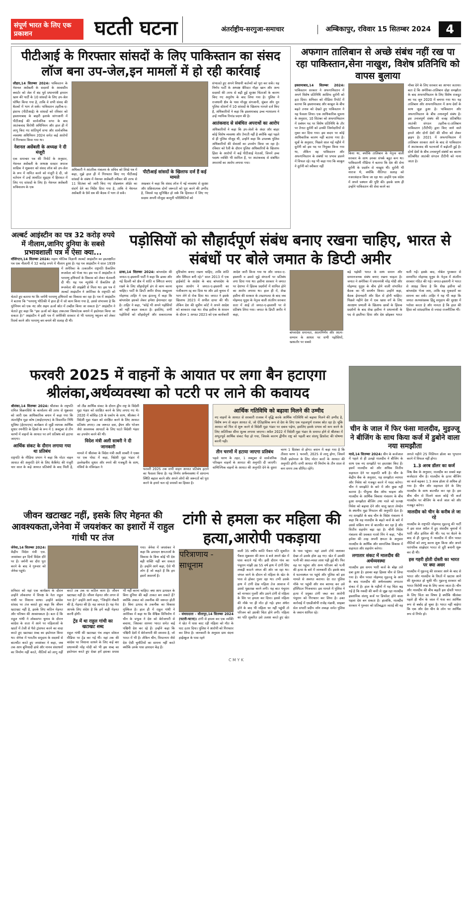संपूर्ण भारत के लिए एक प्रकाशन
घटती घटना
अंतर्राष्ट्रीय-सरगुजा-समाचार
अम्बिकापुर, रविवार 15 सितम्बर 2024
4
पीटीआई के गिरफ्तार सांसदों के लिए पाकिस्तान का संसद लॉज बना उप-जेल,इन मामलों में हो रही कार्रवाई
लौहार,14 सितम्बर 2024। पाकिस्तान के नेशनल असेंबली के सदस्यों के आवासीय क्वार्टर को जेल में बंद पूर्व प्रधानमंत्री इमरान खान की पार्टी के 10 सांसदों के लिए उप-जेल घोषित किया गया है, ताकि वे सभी संसद की बैठकों में भाग ले सकें। पाकिस्तान तहरीक-ए-इंसाफ (पीटीआई) के सांसदों को रविवार को इस्लामाबाद के बाहरी इलाके सांगजानी में पीटीआई की सार्वजनिक सभा के बाद आतंकवाद विरोधी अधिनियम और हाल ही में लागू किए गए शांतिपूर्ण सभा और सार्वजनिक व्यवस्था अधिनियम 2024 समेत कई आरोपों में गिरफ्तार किया गया था।
नेशनल असेंबली के अध्यक्ष ने दी मंजूरी
एक समाचार पत्र की रिपोर्ट के अनुसार, नेशनल असेंबली के अध्यक्ष सरदार अयाज सादिक ने शुक्रवार को संसद लॉज को उप-जेल के रूप में नामित करने को मंजूरी दे दी, जो वर्तमान में उन्हें आवंटित सुइट्स में हिरासत में लिए गए सांसदों के लिए है। नेशनल असेंबली सचिवालय के एक
अधिकारी ने आंतरिक मंत्रालय के सचिव को लिखे पत्र में कहा, मुझे हाल ही में गिरफ्तार किए गए पीटीआई सांसदों के संबंध में नेशनल असेंबली स्पीकर की तरफ से 11 सितंबर को जारी किए गए प्रोडक्शन ऑर्डर का संदर्भ देने का निर्देश दिया गया है, ताकि वे नेशनल असेंबली के 9वें सत्र की बैठक में भाग ले सकें।
पीटीआई सांसदों के खिलाफ दर्ज हैं कई मामले
अखबार ने कहा कि संसद लॉज में नई व्यवस्था से सुरक्षा और प्रक्रियात्मक दोनों जरूरतों को पूरा करने की उम्मीद है, जिससे यह सुनिश्चित हो सके कि हिरासत में लिए गए सदस्य अपनी मौजूदा कानूनी परिस्थितियों को
संभालते हुए अपने विधायी कर्तव्यों को पूरा कर सकें। यह निर्णय पार्टी के अध्यक्ष बैरिस्टर गौहर खान और अन्य सदस्यों की तरफ से बढ़ी हुई सुरक्षा चिंताओं के कारण किए गए अनुरोध के बाद लिया गया है। पुलिस ने राजधानी क्षेत्र के पास मौजूद संगजानी, सुंबल और नून पुलिस स्टेशनों में 10 सांसदों के खिलाफ मामले दर्ज किए हैं, अधिकारियों ने कहा कि इस्लामाबाद उच्च न्यायालय ने उन्हें न्यायिक रिमांड प्रदान की है।
आतंकवाद से संबंधित अपराधों का आरोप
अधिकारियों ने कहा कि उप-जेलों के अंदर और बाहर कोई विशेष व्यवस्था और तैनाती नहीं है क्योंकि वहां पहले से ही पुलिस मौजूद थी, उन्होंने कहा कि उपलब्ध पुलिस अधिकारियों की सेवाओं का उपयोग किया जा रहा है। रविवार को रैली के दौरान पुलिस अधिकारियों के खिलाफ हिंसा के आरोपों में कई पीटीआई नेताओं, जिनमें उच्च पदस्थ व्यक्ति भी शामिल हैं, पर आतंकवाद से संबंधित अपराधों का आरोप लगाया गया।
अफगान तालिबान से अच्छे संबंध नहीं रख पा रहा पाकिस्तान,सेना नाखुश, विशेष प्रतिनिधि को वापस बुलाया
इस्लामाबाद,14 सितम्बर 2024। पाकिस्तान सरकार ने अफगानिस्तान में अपने विशेष प्रतिनिधि आसिफ दुर्रानी को हटा दिया। शनिवार को मीडिया रिपोर्ट में बताया कि इस्लामाबाद और काबुल के बीच बढ़ते तनाव को देखते हुए पाकिस्तान ने यह फैसला लिया। एक आधिकारिक सूचना के अनुसार, 10 सितंबर को अफगानिस्तान में प्रबंधन पद पर विशेष प्रतिनिधि के तौर पर तैनात दुर्रानी को उनकी जिम्मेदारियों से मुक्त कर दिया गया। इस कदम पर कोई आधिकारिक कारण नहीं बताया गया है। सूत्रों के अनुसार, पिछले साल मई महीने में दुर्रानी को इस पद पर नियुक्त किया गया था, लेकिन वह पाकिस्तान और अफगानिस्तान के संबंधों पर प्रभाव डालने में विफल रहे। यह भी कहा गया कि काबुल ने दुर्रानी को स्वीकार नहीं
किया था, क्योंकि तालिबान के नेतृत्व वाली सरकार के साथ उनका संपर्क बहुत कम था। पाकिस्तानी मीडिया ने बताया कि देश की सेना दुर्रानी के प्रदर्शन से नाखुश थी। दुर्रानी भी नाराज थे, क्योंकि नीतिगत सलाह को नजरअंदाज किया जा रहा था। उन्होंने एक संदेश में अपने प्रस्थान की पुष्टि की। इसके साथ ही उन्होंने पाकिस्तान की सेवा करने का
मौका देने के लिए सरकार का आभार जताया। बता दें कि अमेरिका-तालिबान दोहा समझौता के बाद अफगानिस्तान के लिए विशेष राजदूत का पद जून 2020 में बनाया गया था। यह तालिबान और अफगानिस्तान में अन्य देशों के साथ जुड़ा हुआ है। पाकिस्तान और अफगानिस्तान के बीच तनावपूर्ण संबंध है। इस तनावपूर्ण संबंध की वजह प्रतिबंधित आतंकी संगठन तहरीक-ए-तालिबान पाकिस्तान (टीटीपी) द्वारा किए जाने वाले हमले और दोनों देशों की सीमा को लेकर झड़प है। 2021 में अफगानिस्तान में तालिबान सरकार आने के बाद से पाकिस्तान में आतंकवाद की घटनाओं में बढ़ोतरी हुई है। दोनों देशों के बीच तनावपूर्ण संबंधों का कारण प्रतिबंधित आतंकी संगठन टीटीपी को माना जाता है।
अल्बर्ट आइंस्टीन का पत्र 32 करोड़ रुपये में नीलाम,जानिए दुनिया के सबसे प्रभावशाली पत्र में ऐसा क्या...
वॉशिंगटन,14 सितम्बर 2024। महान भौतिक विज्ञानी अल्बर्ट आइंस्टीन का हस्ताक्षरित पत्र एक नीलामी में 32 करोड़ रुपये में नीलाम हुआ है। यह पत्र आइंस्टीन ने साल 1939 में अमेरिका के तत्कालीन राष्ट्रपति
फ्रैंकलिन रूजवेल्ट को भेजा था। इस पत्र में आइंस्टीन ने परमाणु हथियारों के विकास को लेकर चेतावनी दी थी। यह पत्र न्यूयॉर्क में फ्रैंकलिन डी रूजवेल्ट की लाइब्रेरी से मिला था। इस पत्र में अल्बर्ट आइंस्टीन ने अमेरिका के राष्ट्रपति को चेताते हुए बताया था कि जर्मनी परमाणु हथियारों का विकास कर रहा है। पत्र में आइंस्टीन ने बताया कि "परमाणु भौतिकी में हाल ही में जो काम किया गया है, उससे संभावना है कि यूरेनियम को एक नए और अहम ऊर्जा स्रोत में तब्दील किया जा सकता है।" आइंस्टीन ने चेताते हुए कहा कि "इस ऊर्जा को बेहद ताकतवर विस्फोटक बनाने में इस्तेमाल किया जा सकता है।" आइंस्टीन ने इसी पत्र में अमेरिकी सरकार से भी परमाणु फ्यूजन को लेकर रिसर्च करने और परमाणु बम बनाने की सलाह दी थी।
पड़ोसियों को सौहार्दपूर्ण संबंध बनाए रखना चाहिए, भारत से संबंधों पर बोले जमात के डिप्टी अमीर
ढाका,14 सितम्बर 2024। बांग्लादेश की जमात-ए-इस्लामी पार्टी ने कहा कि ढाका और नई दिल्ली को क्षेत्र में शांति व स्थिरता बनाए रखने के लिए सौहार्दपूर्ण ढंग से काम करना चाहिए। पार्टी के डिप्टी अमीर सैयद अब्दुल्ला मोहम्मद ताहिर ने एक इंटरव्यू में कहा कि बांग्लादेश इसको लेकर हमेशा ईमानदार रहा है। ताहिर ने कहा, "कोई भी अपने पड़ोसियों को नहीं बदल सकता है। इसलिए, सभी पड़ोसियों को सौहार्दपूर्ण और सकारात्मक दृष्टिकोण बनाए रखना चाहिए, ताकि शांति और स्थिरता बनी रहे।" साल 2013 में एक हाईकोर्ट के आदेश के बाद बांग्लादेश के चुनाव आयोग ने जमात-ए-इस्लामी का पंजीकरण रद्द कर दिया था और उसे चुनाव में भाग लेने से रोक दिया था। जमात ने इसके खिलाफ 2023 में अपील दायर की थी। लेकिन देश की सुप्रीम कोर्ट ने अपने आदेश को बरकरार रखा था। शेख हसीना के शासन के दौरान 1 अगस्त 2023 को एक कार्यकारी आदेश जारी किया गया था और जमात-ए-इस्लामी व उससे जुड़े संगठनों पर प्रतिबंध लगा दिया गया था। हसीना सरकार ने जमात पर देशभर में हिंसक प्रदर्शनों में शामिल होने का आरोप लगाया था। हाल ही में, शेख हसीना की सरकार के तख्तापलट के बाद जब मोहम्मद यूनुस के नेतृत्व वाली अंतरिम सरकार सत्ता में आई तो जमात-ए-इस्लामी पर से प्रतिबंध लिया गया। जमात के डिप्टी अमीर ने कहा,
बांग्लादेश समानता, आत्मनिर्णय और आत्म-सम्मान के आधार पर सभी पड़ोसियों, खासतौर पर सबसे
बड़े पड़ोसी भारत के साथ समान और सम्मानजनक संबंध बनाए रखना चाहता है। जमात ने अमेरिका में प्रधानमंत्री नरेंद्र मोदी और मोहम्मद यूनुस के बीच होने वाली संभावित बैठक का भी समर्थन किया। उन्होंने कहा, बैठक ईमानदारी और दिल से होनी चाहिए। पिछले महीने देश में एक खास वर्ग के लिए आरक्षण प्रणाली के खिलाफ छात्रों के हिंसक प्रदर्शनों के बाद शेख हसीना ने प्रधानमंत्री के पद से इस्तीफा दिया और देश छोड़कर भारत चली गईं। इसके बाद, नोबेल पुरस्कार से सम्मानित मोहम्मद यूनुस के नेतृत्व में अंतरिम सरकार गठित की गई। जमात-इस्लामी ने भारत से आग्रह किया है कि शेख हसीना को बांग्लादेश भेजा जाए, ताकि वह मुकदमों का सामना कर सकें। ताहिर ने यह भी कहा कि जमात अल्पसंख्यक हिंदू समुदाय की सुरक्षा में भरोसा करता है और मानता है कि हाल की हिंसा को सांप्रदायिक से ज्यादा राजनीतिक थी।
फरवरी 2025 में वाहनों के आयात पर लगा बैन हटाएगा श्रीलंका,अर्थव्यवस्था को पटरी पर लाने की कवायद
श्रीलंका,14 सितम्बर 2024। श्रीलंका के राष्ट्रपति रानिल विक्रमसिंघे के कार्यालय की तरफ से शुक्रवार को जारी एक आधिकारिक बयान में कहा गया कि अंतर्राष्ट्रीय मुद्रा कोष (आईएमएफ) के विस्तारित निधि सुविधा (ईएफएफ) कार्यक्रम से जुड़ी व्यापक आर्थिक सुधार रणनीति के हिस्से के रूप में 1 अक्टूबर से तीन चरणों में वाहनों के आयात पर लगे प्रतिबंध को हटाया जाएगा।
आर्थिक संकट के दौरान लगाया गया था प्रतिबंध
राष्ट्रपति के मीडिया प्रभाग ने कहा कि मोटर वाहन आयात की अनुमति देने के लिए कैबिनेट की मंजूरी चार साल के कड़े आयात प्रतिबंधों के बाद मिली है, जो तीव्र आर्थिक संकट के दौरान द्वीप राष्ट्र के विदेशी मुद्रा भंडार को संरक्षित करने के लिए लगाए गए थे। 2020 में कोविड-19 के प्रकोप के साथ, श्रीलंका ने विदेशी मुद्रा भंडार को संरक्षित करने के लिए आयात प्रतिबंध लगाए। तब जरूरत दवा, ईंधन और भोजन जैसे आवश्यक आयातों के लिए घटते विदेशी भंडार का उपयोग करने की थी।
विदेश मंत्री अली साबरी ने दी जानकारी
मामले में श्रीलंका के विदेश मंत्री अली साबरी ने एक्स पर एक पोस्ट में कहा, विदेशी मुद्रा भंडार में उल्लेखनीय सुधार और रुपये की मजबूती के साथ, मंत्रियों के मंत्रिमंडल ने
फरवरी 2025 तक सभी वाहन आयात प्रतिबंध हटाने का फैसला किया है। यह निर्णय अर्थव्यवस्था में सामान्य स्थिति बहाल करने और अपने लोगों की जरूरतों को पूरा करने के हमारे चल रहे प्रयासों का हिस्सा है।
आर्थिक गतिविधि को बढ़ावा मिलने की उम्मीद
नए वाहनों के आयात से सरकारी राजस्व में वृद्धि करके आर्थिक गतिविधि को बढ़ावा मिलने की उम्मीद है, विशेष रूप से वाहन आयात से, जो ऐतिहासिक रूप से देश के लिए एक महत्वपूर्ण राजस्व स्रोत रहा है। चूंकि आयात को फिर से शुरू करने से विदेशी मुद्रा भंडार पर दबाव पड़ेगा, इसलिए इसके प्रभाव को कम करने के लिए अतिरिक्त सीमा शुल्क लगाया जाएगा। अप्रैल 2022 में विदेशी मुद्रा भंडार के समाप्त होने से श्रीलंका में अभूतपूर्व आर्थिक संकट पैदा हो गया, जिसके कारण द्वीपीय राष्ट्र को पहली बार संप्रभु डिफ़ॉल्ट की घोषणा करनी पड़ी।
तीन चरणों में हटाया जाएगा प्रतिबंध
पहले चरण के तहत, 1 अक्टूबर से सार्वजनिक परिवहन वाहनों के आयात की अनुमति दी जाएगी। वाणिज्यिक वाहनों के आयात की अनुमति देने के दूसरा चरण 1 दिसंबर से होगा। बयान में कहा गया है कि तीसरा चरण 1 फरवरी, 2025 से लागू होगा, जिसमें निजी इस्तेमाल के लिए मोटर कारों के आयात की अनुमति होगी। सभी आयात भी निर्माण के तीन साल से कम समय तक सीमित रहेंगे।
चीन के जाल में फिर फंसा मालदीव, मुइज्जू ने बीजिंग के साथ किया कर्ज में डुबोने वाला नया समझौता
माले,14 सितम्बर 2024। चीन के कर्जजाल में पहले से ही उलझे मालदीव ने बीजिंग के साथ एक नए समझौते पर हस्ताक्षर किए हैं। इसमें मालदीव को और अधिक वित्तीय सहायता देने पर सहमति बनी है। चीन के केंद्रीय बैंक के अनुसार, यह समझौता व्यापार और निवेश को मजबूत करने में मदद करेगा। चीन ने समझौते के बारे में और कुछ नहीं बताया है। पीपुल्स बैंक ऑफ चाइना और मालदीव के आर्थिक विकास मंत्रालय के बीच हुआ समझौता बीजिंग तथा माले को प्रत्यक्ष निवेश को बढ़ावा देने और चालू खाता लेनदेन के स्थानीय मुद्रा निपटान की अनुमति देता है। नए समझौते के बाद चीन के विदेश मंत्रालय ने कहा कि वह मालदीव के बढ़ते कर्ज के बारे में उससे सक्रिय रूप से बातचीत कर रहा है और वित्तीय सहयोग बढ़ा रहा है। चीनी विदेश मंत्रालय की प्रवक्ता माओ निंग ने कहा, "चीन हमेशा की तरह अपनी क्षमता के अनुसार मालदीव के आर्थिक और सामाजिक विकास में सहायता और सहयोग करेगा।
लगातार संकट में मालदीव की अर्थव्यवस्था
मालदीव इस समय भारी कर्ज के बोझ तले दबा हुआ है। इसका बड़ा हिस्सा चीन से लिया गया है। चीन परस्त मोहम्मद मुइज्जू के आने के बाद मालदीव की अर्थव्यवस्था लगातार संकट में है। हाल के महीनों में यह चिंता बढ़ गई है कि नकदी की कमी से जूझ रहा मालदीव इस्लामिक संप्रभु कर्ज पर डिफॉल्ट होने वाला पहला देश बन सकता है। हालांकि, मालदीव सरकार ने गुरुवार को प्रतिबद्धता जताई की वह अगले महीने 25 मिलियन डॉलर का भुगतान करने में विफल नहीं होगा।
1.3 अरब डॉलर का कर्ज
विश्व बैंक के अनुसार, मालदीव का सबसे बड़ा कर्जदाता चीन है। मालदीव के ऊपर बीजिंग का कर्ज बढ़कर 1.3 अरब डॉलर से अधिक हो गया है। चीन और सहायता देने के लिए मालदीव के साथ बातचीत कर रहा है। इस बीच चीन से मिलने वाला कोई भी कर्ज मालदीव पर बीजिंग के कर्ज जाल को और मजबूत करेगा।
मालदीव को चीन के करीब ले जा रहे
मालदीव के राष्ट्रपति मोहम्मद मुइज्जू की पार्टी ने इस साल अप्रैल में हुए संसदीय चुनावों में भारी जीत हासिल की थी। पद पर बैठने के बाद से ही मुइज्जू ने मालदीव में चीन परस्त नीतियों को लागू करना शुरू किया और अपने पारंपरिक साझेदार भारत से दूरी बनानी शुरू कर दी थी।
इस गहरी होती दोस्ती का भारत पर क्या असर
मालदीव में मुइज्जू की सरकार आने के बाद से भारत और मालदीव के रिश्तों में खटास आने की शुरुआत हो चुकी थी। मुइज्जू सरकार को भारत विरोधी रुख के लिए जाना जाता है। चीन और मालदीव की बीच बढ़ती इस दोस्ती भारत के लिए चिंता का विषय है क्योंकि श्रीलंका पहले ही चीन के जाल में फंस कर आर्थिक रूप से बर्बाद हो चुका है। भारत नहीं चाहेगा कि एक और देश चीन के लोन पर आर्थिक रूप से निर्भर हो।
जीवन खटाखट नहीं, इसके लिए मेहनत की आवश्यकता,जेनेवा में जयशंकर का इशारों में राहुल गांधी पर तंज
जेनेवा,14 सितम्बर 2024। केंद्रीय विदेश मंत्री एस. जयशंकर इन दिनों विदेश दौरे पर हैं। जर्मनी का दौरा पूरा करने के बाद वे गुरुवार को जेनेवा पहुंचे।
गया। जेनेवा में जयशंकर ने कहा कि उत्पादन क्षमताओं के विकास के बिना कोई भी देश बड़ी शक्ति नहीं बन सकता है। उन्होंने आगे कहा, ऐसे भी लोग हैं जो कहते हैं कि हम इसमें असमर्थ हैं।
शनिवार को यहां एक कार्यक्रम के दौरान उन्होंने लोकसभा में विपक्ष के नेता राहुल गांधी पर निशाना साधा। उन्होंने कांग्रेस सांसद पर तंज कसते हुए कहा कि जीवन खटाखट नहीं है, इसके लिए कठिन मेहनत और परिश्रम की आवश्यकता है। बता दें कि राहुल गांधी ने लोकसभा चुनाव के दौरान कांग्रेस के सत्ता में आने पर महिलाओं के खातों में तेजी से पैसे ट्रांसफर करने का वादा करते हुए खटाखट शब्द का इस्तेमाल किया था। जेनेवा में भारतीय समुदाय के सदस्यों से बातचीत करते हुए जयशंकर ने कहा, जब तक आप बुनियादी ढांचे और मानव संसाधनों का निर्माण नहीं करते, नीतियों को लागू नहीं करते तब तक या कठिन काम है। जीवन खटाखट नहीं है। जीवन मेहनत और लगन से भरा है।" उन्होंने आगे कहा, "जिन्होंने नौकरी की है, मेहनत की है। वह जानता है। यह मेरा आपके लिए संदेश है कि हमें कड़ी मेहनत करनी होगी।
ट्रेंड में था राहुल गांधी का खटाखट शब्द
राहुल गांधी की खटाखट पंच लाइन सोशल मीडिया पर ट्रेंड कर गई थी। यहां तक की कांग्रेस पर निशाना साधने के लिए कई बार प्रधानमंत्री नरेंद्र मोदी को भी इस शब्द का इस्तेमाल करते हुए देखा हमें इसका प्रयास भी नहीं करना चाहिए। क्या आप उत्पादन के बिना दुनिया की बड़ी ताकत बन सकते हैं? क्योंकि ताकत को तकनीक की जरूरत होती है। बिना उत्पाद के तकनीक का विकास मुश्किल है। हाल ही में राहुल गांधी ने अमेरिका में कहा था कि वैश्विक विनिर्माण में चीन के प्रभुत्व ने देश को बेरोजगारी से बचाया, जिसका सामना भारत समेत कई पश्चिमी देश कर रहे हैं। उन्होंने कहा कि पश्चिमी देशों में बेरोजगारी की समस्या है, जो भारत में भी है। लेकिन चीन, वियतनाम जैसे देश ऐसी चुनौतियों का सामना नहीं करते क्योंकि उनके पास उत्पादन केंद्र हैं।
टांगी से हमला कर महिला की हत्या,आरोपी पकड़ाया
परित्राणाय - साधूनाम
- संवाददाता - सीतापुर,14 सितम्बर 2024 (घटती-घटना)। टांगी से हमला कर एक व्यक्ति ने खेत में घास काट रही महिला को मौत के घाट उतार दिया। पुलिस ने आरोपी को गिरफ्तार कर लिया है। जानकारी के अनुसार ग्राम वंदना हाईस्कूल के पास रहने
वाली 35 वर्षीय कांति पैंकरा पति सुकरित पैंकरा शुक्रवार की शाम 4 बजे अपने खेत में घास काटने गई थी। इसी दौरान गांव का पंचुराम मांझी उम्र 55 वर्ष हाथ में टांगी लिए लकड़ी काटने जंगल की ओर जा रहा था। जंगल जाने के दौरान वो महिला के खेत के पास से होकर गुजर रहा था। तभी उसके हाथ में टांगी देख महिला तेज आवाज में उससे पूछताछ करने लगी। यह बात पंचुराम को नागवार गुजरी और उसने टांगी से महिला के सिर पर हमला कर दिया। इससे महिला की मौके पर ही मौत हो गई। इधर अंधेरा होने के बाद भी महिला घर नहीं पहुंची तो परिजन को उसकी चिंता होने लगी। महिला का पति सुकरित उसे तलाश करते हुए खेत के पास पहुंचा। यहां उसने टॉर्च जलाकर देखा तो उसके होश उड़ गए। खेत में उसकी पत्नी की अस्त-व्यस्त लाश पड़ी हुई थी। फिर वह घर पहुंचा और अन्य परिजन को पत्नी की हत्या के बारे में जानकारी दी। इसके बाद वे घटनास्थल पर पहुंचे और पुलिस को इस मामले से अवगत कराया। देर रात पुलिस मौके पर पहुंची और शव बरामद कर उसे हॉस्पिटल भिजवाया। इस मामले में पुलिस ने हत्या में प्रयुक्त टांगी जब्त कर आरोपी पंचुराम को गिरफ्तार कर लिया है। उक्त कार्रवाई में एसडीओपी राजेंद्र मंडावी, साइबर सेल प्रभारी प्रदीप जॉन लकड़ा समेत पुलिस के जवान शामिल रहे।
C M Y K